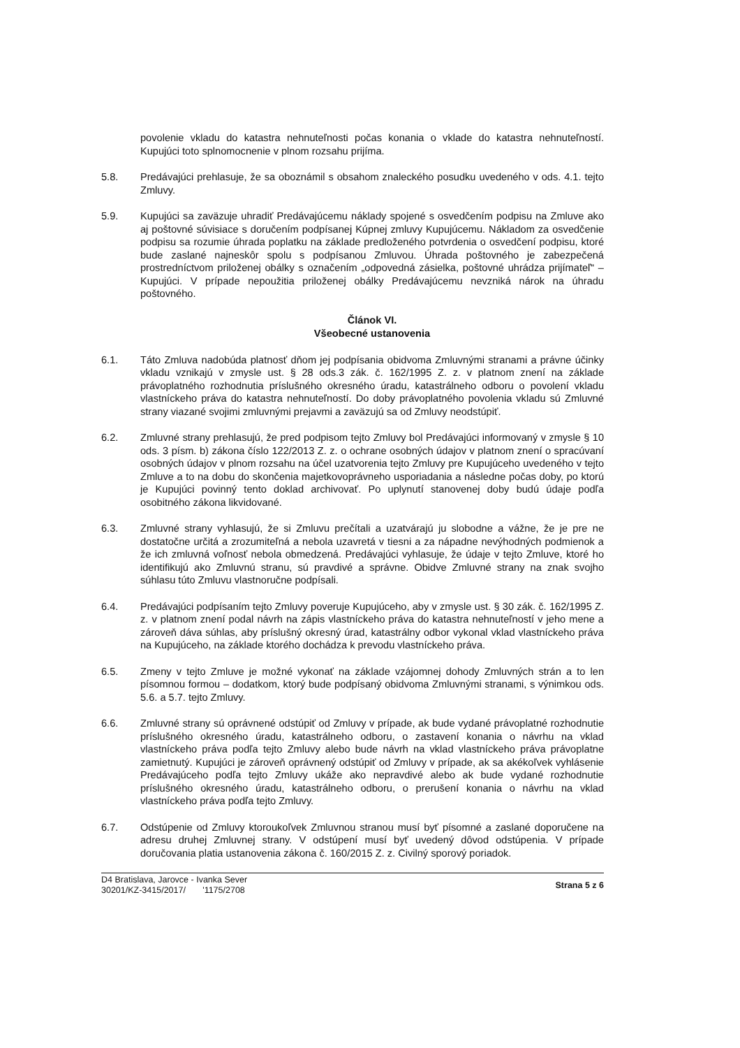povolenie vkladu do katastra nehnuteľnosti počas konania o vklade do katastra nehnuteľností. Kupujúci toto splnomocnenie v plnom rozsahu prijíma.
5.8. Predávajúci prehlasuje, že sa oboznámil s obsahom znaleckého posudku uvedeného v ods. 4.1. tejto Zmluvy.
5.9. Kupujúci sa zaväzuje uhradiť Predávajúcemu náklady spojené s osvedčením podpisu na Zmluve ako aj poštovné súvisiace s doručením podpísanej Kúpnej zmluvy Kupujúcemu. Nákladom za osvedčenie podpisu sa rozumie úhrada poplatku na základe predloženého potvrdenia o osvedčení podpisu, ktoré bude zaslané najneskôr spolu s podpísanou Zmluvou. Úhrada poštovného je zabezpečená prostredníctvom priloženej obálky s označením „odpovedná zásielka, poštovné uhrádza prijímateľ“ – Kupujúci. V prípade nepoužitia priloženej obálky Predávajúcemu nevzniká nárok na úhradu poštovného.
Článok VI.
Všeobecné ustanovenia
6.1. Táto Zmluva nadobúda platnosť dňom jej podpísania obidvoma Zmluvnými stranami a právne účinky vkladu vznikajú v zmysle ust. § 28 ods.3 zák. č. 162/1995 Z. z. v platnom znení na základe právoplatného rozhodnutia príslušného okresného úradu, katastrálneho odboru o povolení vkladu vlastníckeho práva do katastra nehnuteľností. Do doby právoplatného povolenia vkladu sú Zmluvné strany viazané svojimi zmluvnými prejavmi a zaväzujú sa od Zmluvy neodstúpiť.
6.2. Zmluvné strany prehlasujú, že pred podpisom tejto Zmluvy bol Predávajúci informovaný v zmysle § 10 ods. 3 písm. b) zákona číslo 122/2013 Z. z. o ochrane osobných údajov v platnom znení o spracúvaní osobných údajov v plnom rozsahu na účel uzatvorenia tejto Zmluvy pre Kupujúceho uvedeného v tejto Zmluve a to na dobu do skončenia majetkovoprávneho usporiadania a následne počas doby, po ktorú je Kupujúci povinný tento doklad archivovať. Po uplynutí stanovenej doby budú údaje podľa osobitného zákona likvidované.
6.3. Zmluvné strany vyhlasujú, že si Zmluvu prečítali a uzatvárajú ju slobodne a vážne, že je pre ne dostatočne určitá a zrozumiteľná a nebola uzavretá v tiesni a za nápadne nevýhodných podmienok a že ich zmluvná voľnosť nebola obmedzená. Predávajúci vyhlasuje, že údaje v tejto Zmluve, ktoré ho identifikujú ako Zmluvnú stranu, sú pravdivé a správne. Obidve Zmluvné strany na znak svojho súhlasu túto Zmluvu vlastnoručne podpísali.
6.4. Predávajúci podpísaním tejto Zmluvy poveruje Kupujúceho, aby v zmysle ust. § 30 zák. č. 162/1995 Z. z. v platnom znení podal návrh na zápis vlastníckeho práva do katastra nehnuteľností v jeho mene a zároveň dáva súhlas, aby príslušný okresný úrad, katastrálny odbor vykonal vklad vlastníckeho práva na Kupujúceho, na základe ktorého dochádza k prevodu vlastníckeho práva.
6.5. Zmeny v tejto Zmluve je možné vykonať na základe vzájomnej dohody Zmluvných strán a to len písomnou formou – dodatkom, ktorý bude podpísaný obidvoma Zmluvnými stranami, s výnimkou ods. 5.6. a 5.7. tejto Zmluvy.
6.6. Zmluvné strany sú oprávnené odstúpiť od Zmluvy v prípade, ak bude vydané právoplatné rozhodnutie príslušného okresného úradu, katastrálneho odboru, o zastavení konania o návrhu na vklad vlastníckeho práva podľa tejto Zmluvy alebo bude návrh na vklad vlastníckeho práva právoplatne zamietnutý. Kupujúci je zároveň oprávnený odstúpiť od Zmluvy v prípade, ak sa akékoľvek vyhlásenie Predávajúceho podľa tejto Zmluvy ukáže ako nepravdivé alebo ak bude vydané rozhodnutie príslušného okresného úradu, katastrálneho odboru, o prerušení konania o návrhu na vklad vlastníckeho práva podľa tejto Zmluvy.
6.7. Odstúpenie od Zmluvy ktoroukoľvek Zmluvnou stranou musí byť písomné a zaslané doporučene na adresu druhej Zmluvnej strany. V odstúpení musí byť uvedený dôvod odstúpenia. V prípade doručovania platia ustanovenia zákona č. 160/2015 Z. z. Civilný sporový poriadok.
D4 Bratislava, Jarovce - Ivanka Sever
30201/KZ-3415/2017/ '1175/2708
Strana 5 z 6